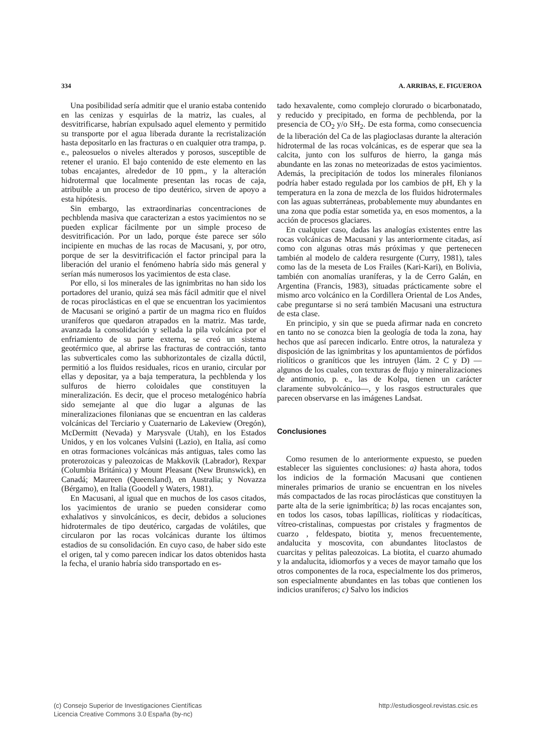334 A. ARRIBAS, E. FIGUEROA
Una posibilidad sería admitir que el uranio estaba contenido en las cenizas y esquirlas de la matriz, las cuales, al desvitrificarse, habrían expulsado aquel elemento y permitido su transporte por el agua liberada durante la recristalización hasta depositarlo en las fracturas o en cualquier otra trampa, p. e., paleosuelos o niveles alterados y porosos, susceptible de retener el uranio. El bajo contenido de este elemento en las tobas encajantes, alrededor de 10 ppm., y la alteración hidrotermal que localmente presentan las rocas de caja, atribuible a un proceso de tipo deutérico, sirven de apoyo a esta hipótesis.
Sin embargo, las extraordinarias concentraciones de pechblenda masiva que caracterizan a estos yacimientos no se pueden explicar fácilmente por un simple proceso de desvitrificación. Por un lado, porque éste parece ser sólo incipiente en muchas de las rocas de Macusani, y, por otro, porque de ser la desvitrificación el factor principal para la liberación del uranio el fenómeno habría sido más general y serían más numerosos los yacimientos de esta clase.
Por ello, si los minerales de las ignimbritas no han sido los portadores del uranio, quizá sea más fácil admitir que el nivel de rocas piroclásticas en el que se encuentran los yacimientos de Macusani se originó a partir de un magma rico en fluídos uraníferos que quedaron atrapados en la matriz. Mas tarde, avanzada la consolidación y sellada la pila volcánica por el enfriamiento de su parte externa, se creó un sistema geotérmico que, al abrirse las fracturas de contracción, tanto las subverticales como las subhorizontales de cizalla dúctil, permitió a los fluidos residuales, ricos en uranio, circular por ellas y depositar, ya a baja temperatura, la pechblenda y los sulfuros de hierro coloidales que constituyen la mineralización. Es decir, que el proceso metalogénico habría sido semejante al que dio lugar a algunas de las mineralizaciones filonianas que se encuentran en las calderas volcánicas del Terciario y Cuaternario de Lakeview (Oregón), McDermitt (Nevada) y Marysvale (Utah), en los Estados Unidos, y en los volcanes Vulsini (Lazio), en Italia, así como en otras formaciones volcánicas más antiguas, tales como las proterozoicas y paleozoicas de Makkovik (Labrador), Rexpar (Columbia Británica) y Mount Pleasant (New Brunswick), en Canadá; Maureen (Queensland), en Australia; y Novazza (Bérgamo), en Italia (Goodell y Waters, 1981).
En Macusani, al igual que en muchos de los casos citados, los yacimientos de uranio se pueden considerar como exhalativos y sinvolcánicos, es decir, debidos a soluciones hidrotermales de tipo deutérico, cargadas de volátiles, que circularon por las rocas volcánicas durante los últimos estadios de su consolidación. En cuyo caso, de haber sido este el origen, tal y como parecen indicar los datos obtenidos hasta la fecha, el uranio habría sido transportado en es-
tado hexavalente, como complejo clorurado o bicarbonatado, y reducido y precipitado, en forma de pechblenda, por la presencia de CO<sub>2</sub> y/o SH<sub>2</sub>. De esta forma, como consecuencia de la liberación del Ca de las plagioclasas durante la alteración hidrotermal de las rocas volcánicas, es de esperar que sea la calcita, junto con los sulfuros de hierro, la ganga más abundante en las zonas no meteorizadas de estos yacimientos. Además, la precipitación de todos los minerales filonianos podría haber estado regulada por los cambios de pH, Eh y la temperatura en la zona de mezcla de los fluidos hidrotermales con las aguas subterráneas, probablemente muy abundantes en una zona que podía estar sometida ya, en esos momentos, a la acción de procesos glaciares.
En cualquier caso, dadas las analogías existentes entre las rocas volcánicas de Macusani y las anteriormente citadas, así como con algunas otras más próximas y que pertenecen también al modelo de caldera resurgente (Curry, 1981), tales como las de la meseta de Los Frailes (Kari-Kari), en Bolivia, también con anomalías uraníferas, y la de Cerro Galán, en Argentina (Francis, 1983), situadas prácticamente sobre el mismo arco volcánico en la Cordillera Oriental de Los Andes, cabe preguntarse si no será también Macusani una estructura de esta clase.
En principio, y sin que se pueda afirmar nada en concreto en tanto no se conozca bien la geología de toda la zona, hay hechos que así parecen indicarlo. Entre otros, la naturaleza y disposición de las ignimbritas y los apuntamientos de pórfidos riolíticos o graníticos que les intruyen (lám. 2 C y D) —algunos de los cuales, con texturas de flujo y mineralizaciones de antimonio, p. e., las de Kolpa, tienen un carácter claramente subvolcánico—, y los rasgos estructurales que parecen observarse en las imágenes Landsat.
Conclusiones
Como resumen de lo anteriormente expuesto, se pueden establecer las siguientes conclusiones: a) hasta ahora, todos los indicios de la formación Macusani que contienen minerales primarios de uranio se encuentran en los niveles más compactados de las rocas piroclásticas que constituyen la parte alta de la serie ignimbrítica; b) las rocas encajantes son, en todos los casos, tobas lapíllicas, riolíticas y riodacíticas, vítreo-cristalinas, compuestas por cristales y fragmentos de cuarzo , feldespato, biotita y, menos frecuentemente, andalucita y moscovita, con abundantes litoclastos de cuarcitas y pelitas paleozoicas. La biotita, el cuarzo ahumado y la andalucita, idiomorfos y a veces de mayor tamaño que los otros componentes de la roca, especialmente los dos primeros, son especialmente abundantes en las tobas que contienen los indicios uraníferos; c) Salvo los indicios
(c) Consejo Superior de Investigaciones Científicas
Licencia Creative Commons 3.0 España (by-nc)
http://estudiosgeol.revistas.csic.es